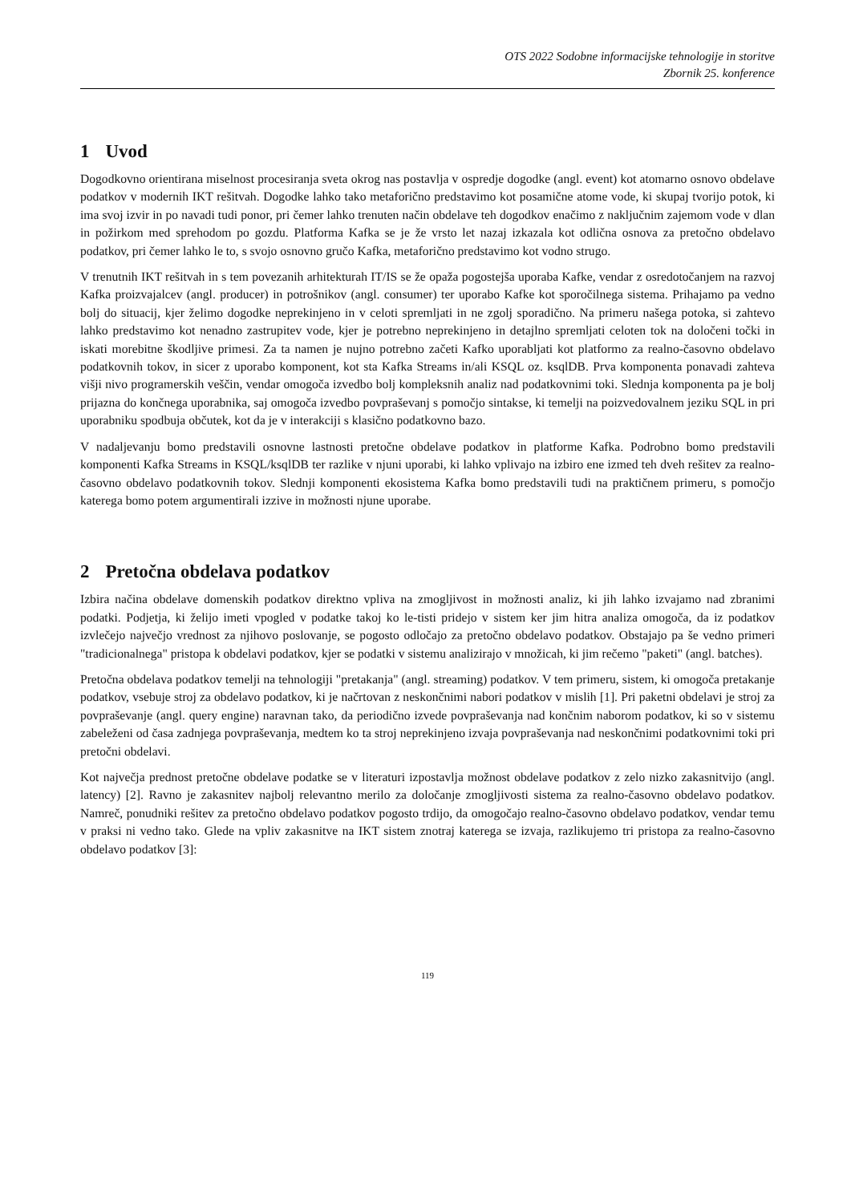OTS 2022 Sodobne informacijske tehnologije in storitve
Zbornik 25. konference
1 Uvod
Dogodkovno orientirana miselnost procesiranja sveta okrog nas postavlja v ospredje dogodke (angl. event) kot atomarno osnovo obdelave podatkov v modernih IKT rešitvah. Dogodke lahko tako metaforično predstavimo kot posamične atome vode, ki skupaj tvorijo potok, ki ima svoj izvir in po navadi tudi ponor, pri čemer lahko trenuten način obdelave teh dogodkov enačimo z naključnim zajemom vode v dlan in požirkom med sprehodom po gozdu. Platforma Kafka se je že vrsto let nazaj izkazala kot odlična osnova za pretočno obdelavo podatkov, pri čemer lahko le to, s svojo osnovno gručo Kafka, metaforično predstavimo kot vodno strugo.
V trenutnih IKT rešitvah in s tem povezanih arhitekturah IT/IS se že opaža pogostejša uporaba Kafke, vendar z osredotočanjem na razvoj Kafka proizvajalcev (angl. producer) in potrošnikov (angl. consumer) ter uporabo Kafke kot sporočilnega sistema. Prihajamo pa vedno bolj do situacij, kjer želimo dogodke neprekinjeno in v celoti spremljati in ne zgolj sporadično. Na primeru našega potoka, si zahtevo lahko predstavimo kot nenadno zastrupitev vode, kjer je potrebno neprekinjeno in detajlno spremljati celoten tok na določeni točki in iskati morebitne škodljive primesi. Za ta namen je nujno potrebno začeti Kafko uporabljati kot platformo za realno-časovno obdelavo podatkovnih tokov, in sicer z uporabo komponent, kot sta Kafka Streams in/ali KSQL oz. ksqlDB. Prva komponenta ponavadi zahteva višji nivo programerskih veščin, vendar omogoča izvedbo bolj kompleksnih analiz nad podatkovnimi toki. Slednja komponenta pa je bolj prijazna do končnega uporabnika, saj omogoča izvedbo povpraševanj s pomočjo sintakse, ki temelji na poizvedovalnem jeziku SQL in pri uporabniku spodbuja občutek, kot da je v interakciji s klasično podatkovno bazo.
V nadaljevanju bomo predstavili osnovne lastnosti pretočne obdelave podatkov in platforme Kafka. Podrobno bomo predstavili komponenti Kafka Streams in KSQL/ksqlDB ter razlike v njuni uporabi, ki lahko vplivajo na izbiro ene izmed teh dveh rešitev za realno-časovno obdelavo podatkovnih tokov. Slednji komponenti ekosistema Kafka bomo predstavili tudi na praktičnem primeru, s pomočjo katerega bomo potem argumentirali izzive in možnosti njune uporabe.
2 Pretočna obdelava podatkov
Izbira načina obdelave domenskih podatkov direktno vpliva na zmogljivost in možnosti analiz, ki jih lahko izvajamo nad zbranimi podatki. Podjetja, ki želijo imeti vpogled v podatke takoj ko le-tisti pridejo v sistem ker jim hitra analiza omogoča, da iz podatkov izvlečejo največjo vrednost za njihovo poslovanje, se pogosto odločajo za pretočno obdelavo podatkov. Obstajajo pa še vedno primeri "tradicionalnega" pristopa k obdelavi podatkov, kjer se podatki v sistemu analizirajo v množicah, ki jim rečemo "paketi" (angl. batches).
Pretočna obdelava podatkov temelji na tehnologiji "pretakanja" (angl. streaming) podatkov. V tem primeru, sistem, ki omogoča pretakanje podatkov, vsebuje stroj za obdelavo podatkov, ki je načrtovan z neskončnimi nabori podatkov v mislih [1]. Pri paketni obdelavi je stroj za povpraševanje (angl. query engine) naravnan tako, da periodično izvede povpraševanja nad končnim naborom podatkov, ki so v sistemu zabeleženi od časa zadnjega povpraševanja, medtem ko ta stroj neprekinjeno izvaja povpraševanja nad neskončnimi podatkovnimi toki pri pretočni obdelavi.
Kot največja prednost pretočne obdelave podatke se v literaturi izpostavlja možnost obdelave podatkov z zelo nizko zakasnitvijo (angl. latency) [2]. Ravno je zakasnitev najbolj relevantno merilo za določanje zmogljivosti sistema za realno-časovno obdelavo podatkov. Namreč, ponudniki rešitev za pretočno obdelavo podatkov pogosto trdijo, da omogočajo realno-časovno obdelavo podatkov, vendar temu v praksi ni vedno tako. Glede na vpliv zakasnitve na IKT sistem znotraj katerega se izvaja, razlikujemo tri pristopa za realno-časovno obdelavo podatkov [3]:
119